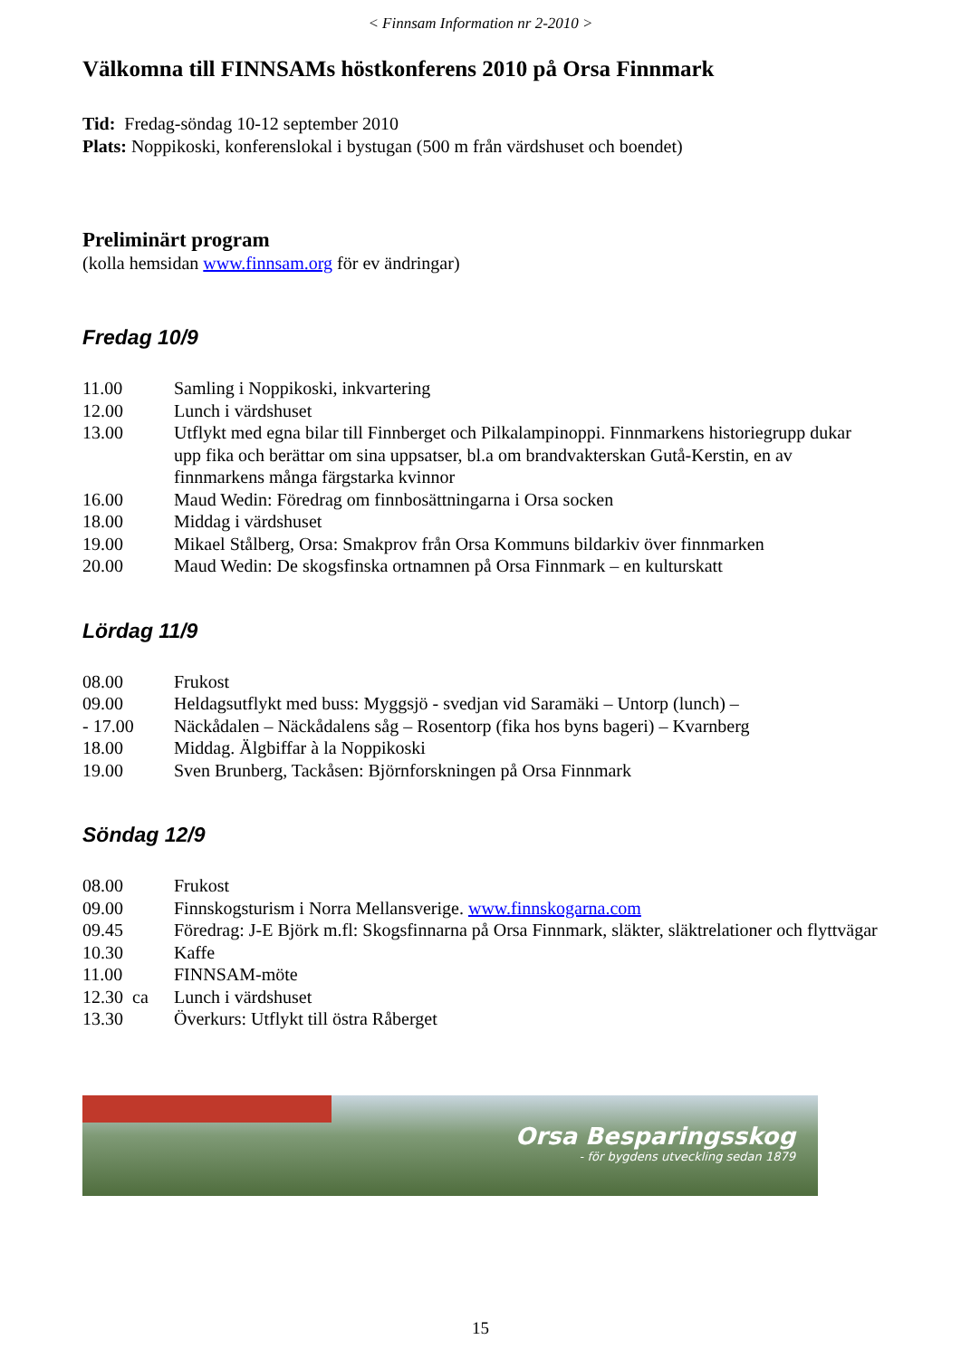< Finnsam Information nr 2-2010 >
Välkomna till FINNSAMs höstkonferens 2010 på Orsa Finnmark
Tid: Fredag-söndag 10-12 september 2010
Plats: Noppikoski, konferenslokal i bystugan (500 m från värdshuset och boendet)
Preliminärt program
(kolla hemsidan www.finnsam.org för ev ändringar)
Fredag 10/9
| 11.00 | Samling i Noppikoski, inkvartering |
| 12.00 | Lunch i värdshuset |
| 13.00 | Utflykt med egna bilar till Finnberget och Pilkalampinoppi. Finnmarkens historiegrupp dukar upp fika och berättar om sina uppsatser, bl.a om brandvakterskan Gutå-Kerstin, en av finnmarkens många färgstarka kvinnor |
| 16.00 | Maud Wedin: Föredrag om finnbosättningarna i Orsa socken |
| 18.00 | Middag i värdshuset |
| 19.00 | Mikael Stålberg, Orsa: Smakprov från Orsa Kommuns bildarkiv över finnmarken |
| 20.00 | Maud Wedin: De skogsfinska ortnamnen på Orsa Finnmark – en kulturskatt |
Lördag 11/9
| 08.00 | Frukost |
| 09.00 | Heldagsutflykt med buss: Myggsjö - svedjan vid Saramäki – Untorp (lunch) – |
| - 17.00 | Näckådalen – Näckådalens såg – Rosentorp (fika hos byns bageri) – Kvarnberg |
| 18.00 | Middag. Älgbiffar à la Noppikoski |
| 19.00 | Sven Brunberg, Tackåsen: Björnforskningen på Orsa Finnmark |
Söndag 12/9
| 08.00 | Frukost |
| 09.00 | Finnskogsturism i Norra Mellansverige. www.finnskogarna.com |
| 09.45 | Föredrag: J-E Björk m.fl: Skogsfinnarna på Orsa Finnmark, släkter, släktrelationer och flyttvägar |
| 10.30 | Kaffe |
| 11.00 | FINNSAM-möte |
| 12.30 ca | Lunch i värdshuset |
| 13.30 | Överkurs: Utflykt till östra Råberget |
Orsa Besparingsskog
- för bygdens utveckling sedan 1879
15